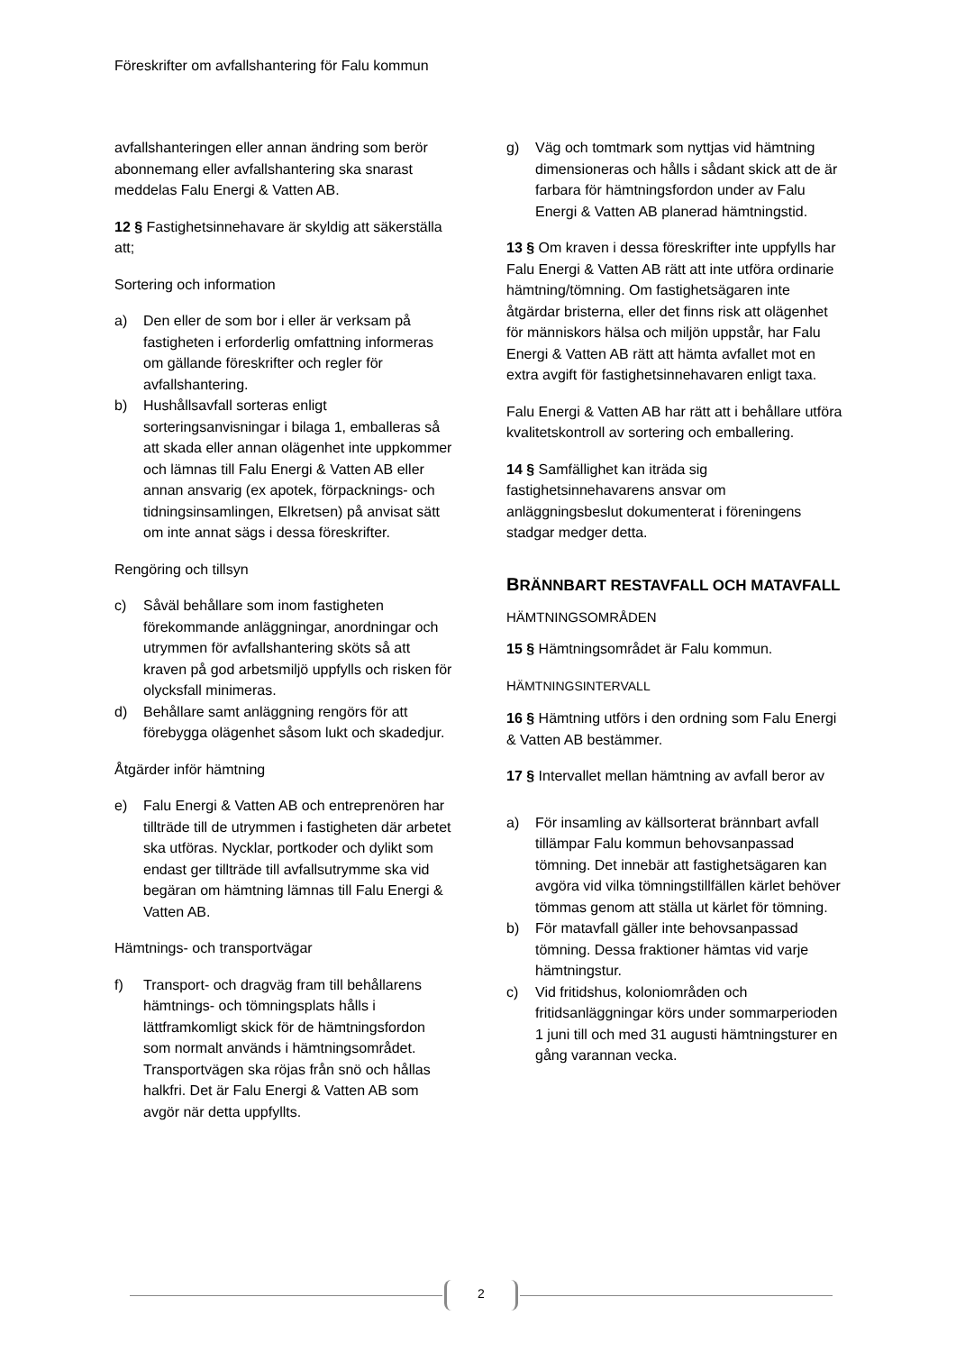Föreskrifter om avfallshantering för Falu kommun
avfallshanteringen eller annan ändring som berör abonnemang eller avfallshantering ska snarast meddelas Falu Energi & Vatten AB.
12 § Fastighetsinnehavare är skyldig att säkerställa att;
Sortering och information
a) Den eller de som bor i eller är verksam på fastigheten i erforderlig omfattning informeras om gällande föreskrifter och regler för avfallshantering.
b) Hushållsavfall sorteras enligt sorteringsanvisningar i bilaga 1, emballeras så att skada eller annan olägenhet inte uppkommer och lämnas till Falu Energi & Vatten AB eller annan ansvarig (ex apotek, förpacknings- och tidningsinsamlingen, Elkretsen) på anvisat sätt om inte annat sägs i dessa föreskrifter.
Rengöring och tillsyn
c) Såväl behållare som inom fastigheten förekommande anläggningar, anordningar och utrymmen för avfallshantering sköts så att kraven på god arbetsmiljö uppfylls och risken för olycksfall minimeras.
d) Behållare samt anläggning rengörs för att förebygga olägenhet såsom lukt och skadedjur.
Åtgärder inför hämtning
e) Falu Energi & Vatten AB och entreprenören har tillträde till de utrymmen i fastigheten där arbetet ska utföras. Nycklar, portkoder och dylikt som endast ger tillträde till avfallsutrymme ska vid begäran om hämtning lämnas till Falu Energi & Vatten AB.
Hämtnings- och transportvägar
f) Transport- och dragväg fram till behållarens hämtnings- och tömningsplats hålls i lättframkomligt skick för de hämtningsfordon som normalt används i hämtningsområdet. Transportvägen ska röjas från snö och hållas halkfri. Det är Falu Energi & Vatten AB som avgör när detta uppfyllts.
g) Väg och tomtmark som nyttjas vid hämtning dimensioneras och hålls i sådant skick att de är farbara för hämtningsfordon under av Falu Energi & Vatten AB planerad hämtningstid.
13 § Om kraven i dessa föreskrifter inte uppfylls har Falu Energi & Vatten AB rätt att inte utföra ordinarie hämtning/tömning. Om fastighetsägaren inte åtgärdar bristerna, eller det finns risk att olägenhet för människors hälsa och miljön uppstår, har Falu Energi & Vatten AB rätt att hämta avfallet mot en extra avgift för fastighetsinnehavaren enligt taxa.
Falu Energi & Vatten AB har rätt att i behållare utföra kvalitetskontroll av sortering och emballering.
14 § Samfällighet kan iträda sig fastighetsinnehavarens ansvar om anläggningsbeslut dokumenterat i föreningens stadgar medger detta.
BRÄNNBART RESTAVFALL OCH MATAVFALL
HÄMTNINGSOMRÅDEN
15 § Hämtningsområdet är Falu kommun.
HÄMTNINGSINTERVALL
16 § Hämtning utförs i den ordning som Falu Energi & Vatten AB bestämmer.
17 § Intervallet mellan hämtning av avfall beror av
a) För insamling av källsorterat brännbart avfall tillämpar Falu kommun behovsanpassad tömning. Det innebär att fastighetsägaren kan avgöra vid vilka tömningstillfällen kärlet behöver tömmas genom att ställa ut kärlet för tömning.
b) För matavfall gäller inte behovsanpassad tömning. Dessa fraktioner hämtas vid varje hämtningstur.
c) Vid fritidshus, koloniområden och fritidsanläggningar körs under sommarperioden 1 juni till och med 31 augusti hämtningsturer en gång varannan vecka.
2